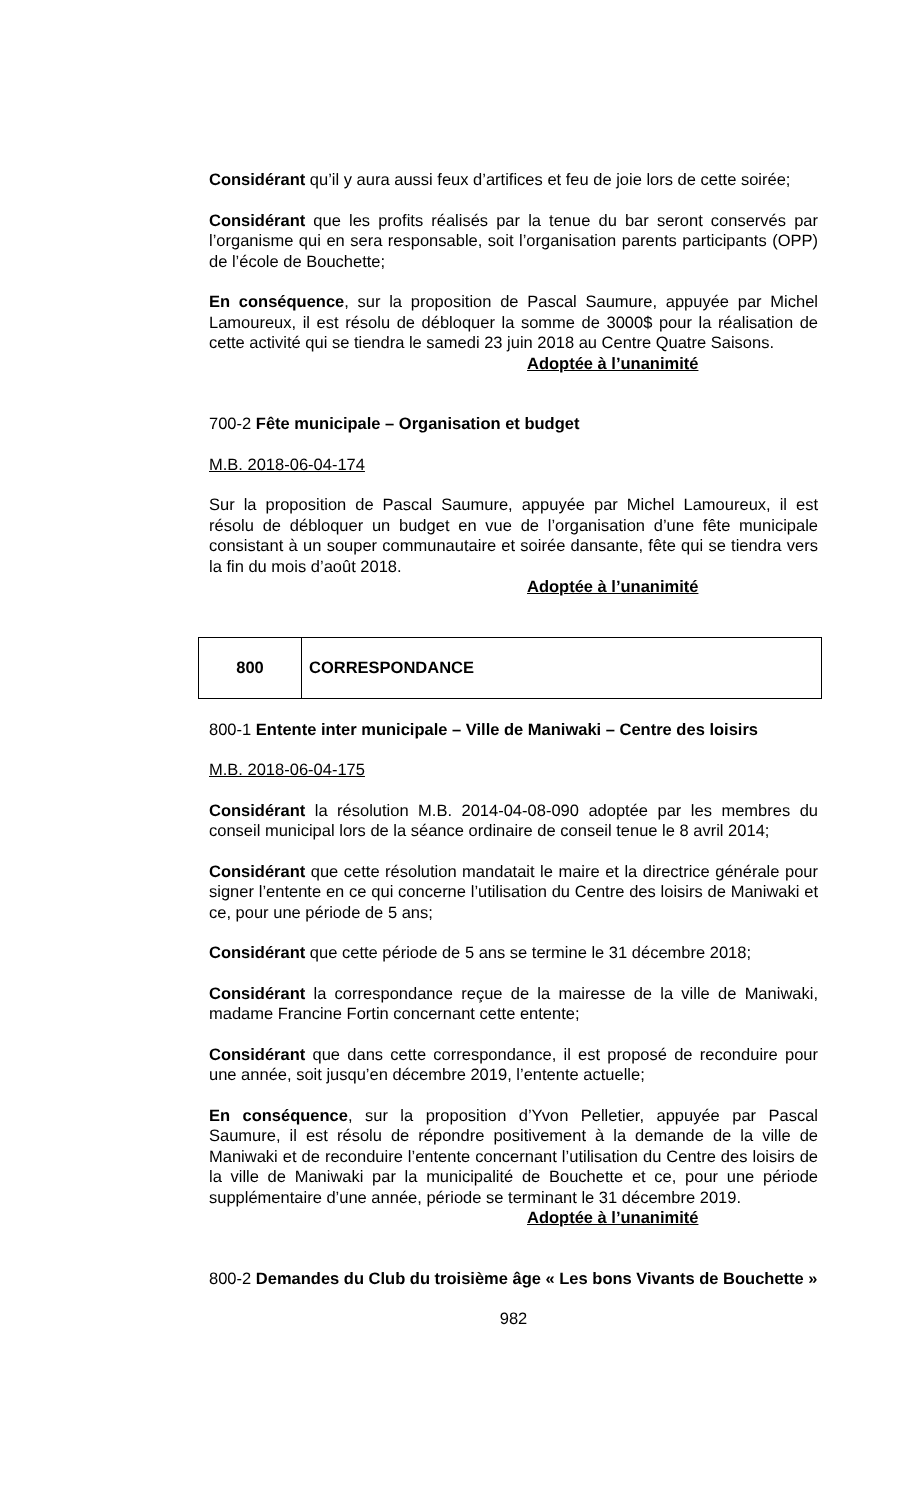Considérant qu’il y aura aussi feux d’artifices et feu de joie lors de cette soirée;
Considérant que les profits réalisés par la tenue du bar seront conservés par l’organisme qui en sera responsable, soit l’organisation parents participants (OPP) de l’école de Bouchette;
En conséquence, sur la proposition de Pascal Saumure, appuyée par Michel Lamoureux, il est résolu de débloquer la somme de 3000$ pour la réalisation de cette activité qui se tiendra le samedi 23 juin 2018 au Centre Quatre Saisons.
Adoptée à l’unanimité
700-2 Fête municipale – Organisation et budget
M.B. 2018-06-04-174
Sur la proposition de Pascal Saumure, appuyée par Michel Lamoureux, il est résolu de débloquer un budget en vue de l’organisation d’une fête municipale consistant à un souper communautaire et soirée dansante, fête qui se tiendra vers la fin du mois d’août 2018.
Adoptée à l’unanimité
| 800 | CORRESPONDANCE |
800-1 Entente inter municipale – Ville de Maniwaki – Centre des loisirs
M.B. 2018-06-04-175
Considérant la résolution M.B. 2014-04-08-090 adoptée par les membres du conseil municipal lors de la séance ordinaire de conseil tenue le 8 avril 2014;
Considérant que cette résolution mandatait le maire et la directrice générale pour signer l’entente en ce qui concerne l’utilisation du Centre des loisirs de Maniwaki et ce, pour une période de 5 ans;
Considérant que cette période de 5 ans se termine le 31 décembre 2018;
Considérant la correspondance reçue de la mairesse de la ville de Maniwaki, madame Francine Fortin concernant cette entente;
Considérant que dans cette correspondance, il est proposé de reconduire pour une année, soit jusqu’en décembre 2019, l’entente actuelle;
En conséquence, sur la proposition d’Yvon Pelletier, appuyée par Pascal Saumure, il est résolu de répondre positivement à la demande de la ville de Maniwaki et de reconduire l’entente concernant l’utilisation du Centre des loisirs de la ville de Maniwaki par la municipalité de Bouchette et ce, pour une période supplémentaire d’une année, période se terminant le 31 décembre 2019.
Adoptée à l’unanimité
800-2 Demandes du Club du troisième âge « Les bons Vivants de Bouchette »
982